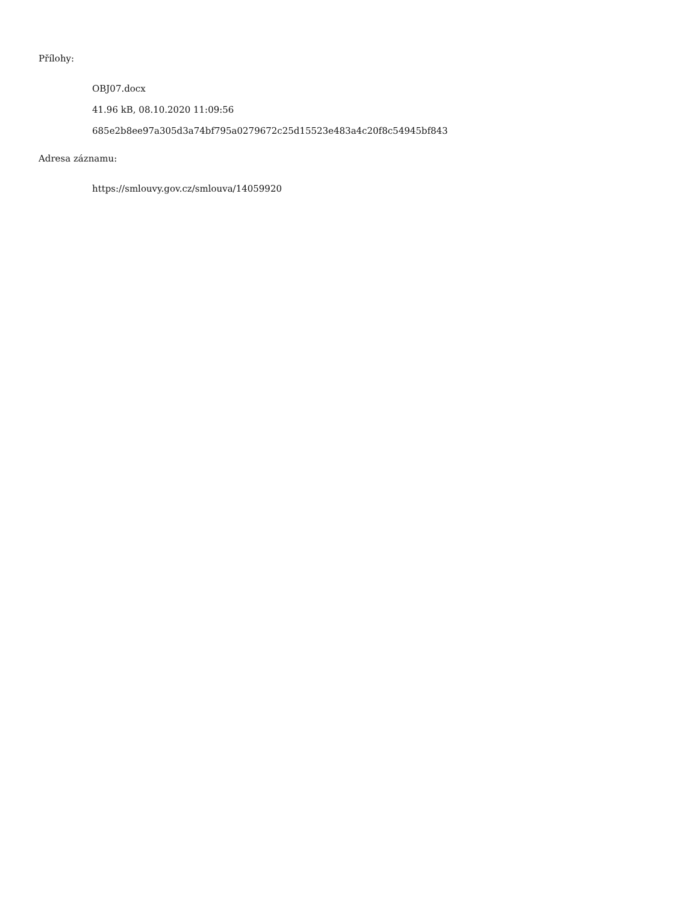Přílohy:
OBJ07.docx
41.96 kB, 08.10.2020 11:09:56
685e2b8ee97a305d3a74bf795a0279672c25d15523e483a4c20f8c54945bf843
Adresa záznamu:
https://smlouvy.gov.cz/smlouva/14059920